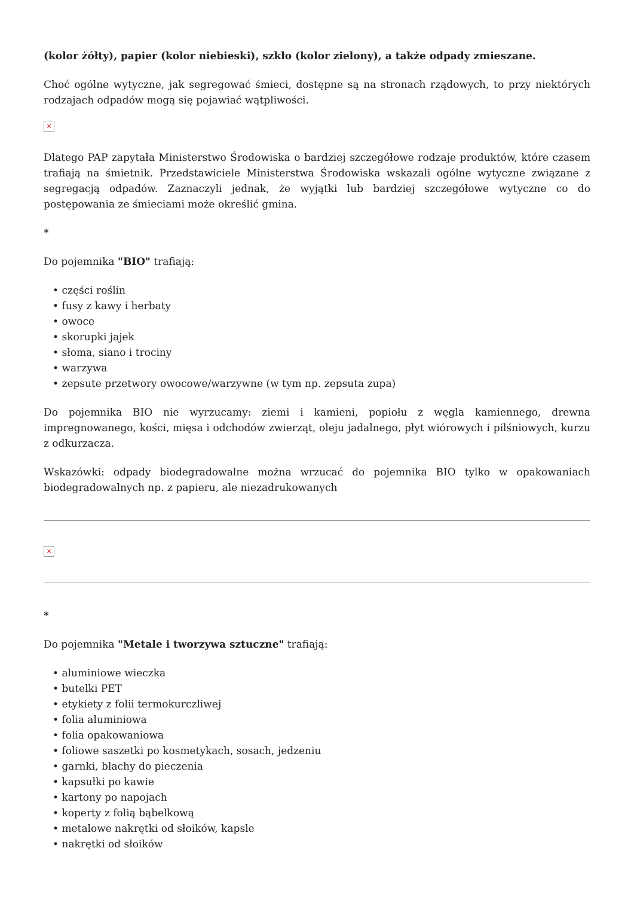(kolor żółty), papier (kolor niebieski), szkło (kolor zielony), a także odpady zmieszane.
Choć ogólne wytyczne, jak segregować śmieci, dostępne są na stronach rządowych, to przy niektórych rodzajach odpadów mogą się pojawiać wątpliwości.
×
Dlatego PAP zapytała Ministerstwo Środowiska o bardziej szczegółowe rodzaje produktów, które czasem trafiają na śmietnik. Przedstawiciele Ministerstwa Środowiska wskazali ogólne wytyczne związane z segregacją odpadów. Zaznaczyli jednak, że wyjątki lub bardziej szczegółowe wytyczne co do postępowania ze śmieciami może określić gmina.
*
Do pojemnika "BIO" trafiają:
• części roślin
• fusy z kawy i herbaty
• owoce
• skorupki jajek
• słoma, siano i trociny
• warzywa
• zepsute przetwory owocowe/warzywne (w tym np. zepsuta zupa)
Do pojemnika BIO nie wyrzucamy: ziemi i kamieni, popiołu z węgla kamiennego, drewna impregnowanego, kości, mięsa i odchodów zwierząt, oleju jadalnego, płyt wiórowych i pilśniowych, kurzu z odkurzacza.
Wskazówki: odpady biodegradowalne można wrzucać do pojemnika BIO tylko w opakowaniach biodegradowalnych np. z papieru, ale niezadrukowanych
×
*
Do pojemnika "Metale i tworzywa sztuczne" trafiają:
• aluminiowe wieczka
• butelki PET
• etykiety z folii termokurczliwej
• folia aluminiowa
• folia opakowaniowa
• foliowe saszetki po kosmetykach, sosach, jedzeniu
• garnki, blachy do pieczenia
• kapsułki po kawie
• kartony po napojach
• koperty z folią bąbelkową
• metalowe nakrętki od słoików, kapsle
• nakrętki od słoików